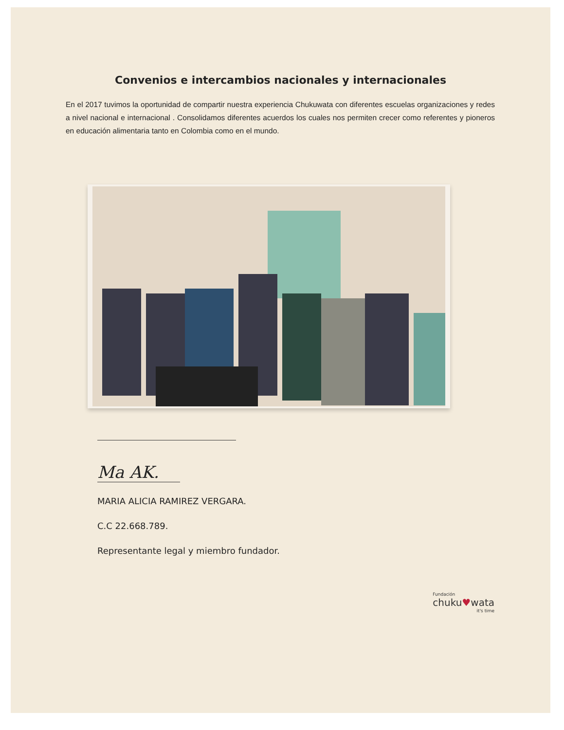Convenios e intercambios nacionales y internacionales
En el 2017 tuvimos la oportunidad de compartir nuestra experiencia Chukuwata con diferentes escuelas organizaciones y redes a nivel nacional e internacional . Consolidamos diferentes acuerdos los cuales nos permiten crecer como referentes y pioneros en educación alimentaria tanto en Colombia como en el mundo.
Ma AK.
MARIA ALICIA RAMIREZ VERGARA.
C.C 22.668.789.
Representante legal y miembro fundador.
Fundación
chuku♥wata
it's time